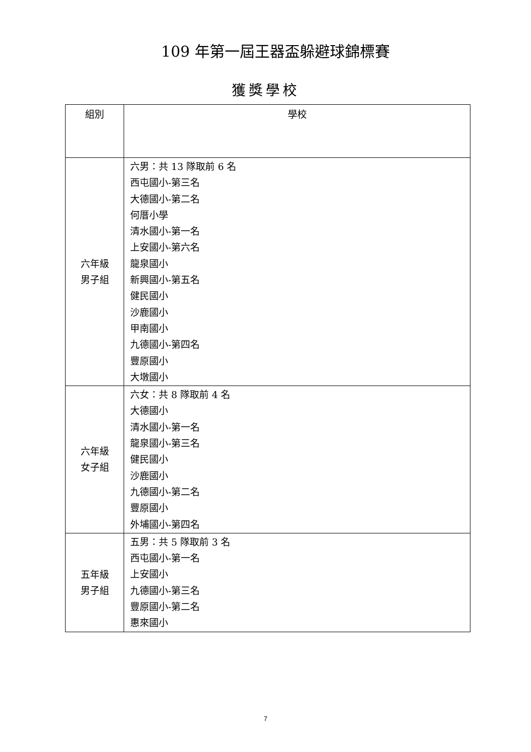109 年第一屆王器盃躲避球錦標賽
獲獎學校
| 組別 | 學校 |
| --- | --- |
| 六年級 男子組 | 六男：共 13 隊取前 6 名 西屯國小-第三名 大德國小-第二名 何厝小學 清水國小-第一名 上安國小-第六名 龍泉國小 新興國小-第五名 健民國小 沙鹿國小 甲南國小 九德國小-第四名 豐原國小 大墩國小 |
| 六年級 女子組 | 六女：共 8 隊取前 4 名 大德國小 清水國小-第一名 龍泉國小-第三名 健民國小 沙鹿國小 九德國小-第二名 豐原國小 外埔國小-第四名 |
| 五年級 男子組 | 五男：共 5 隊取前 3 名 西屯國小-第一名 上安國小 九德國小-第三名 豐原國小-第二名 惠來國小 |
7